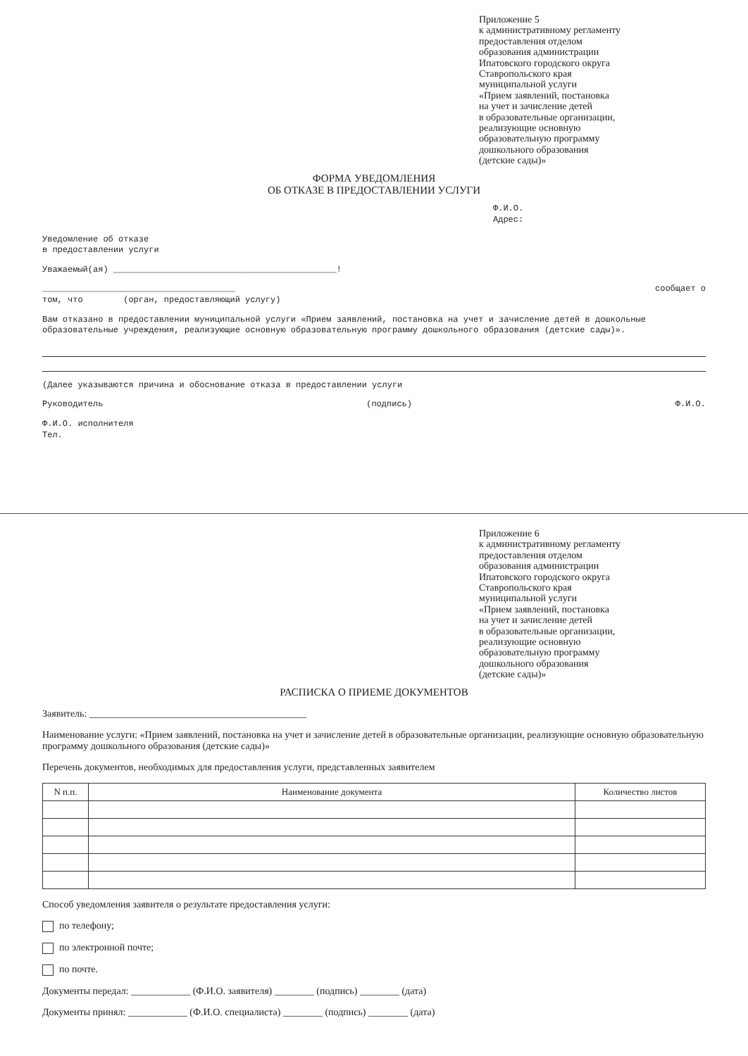Приложение 5
к административному регламенту
предоставления отделом
образования администрации
Ипатовского городского округа
Ставропольского края
муниципальной услуги
«Прием заявлений, постановка
на учет и зачисление детей
в образовательные организации,
реализующие основную
образовательную программу
дошкольного образования
(детские сады)»
ФОРМА УВЕДОМЛЕНИЯ
ОБ ОТКАЗЕ В ПРЕДОСТАВЛЕНИИ УСЛУГИ
Ф.И.О.
Адрес:
Уведомление об отказе
в предоставлении услуги
Уважаемый(ая) ____________________________________________!
______________________________________ сообщает о
том, что (орган, предоставляющий услугу)
Вам отказано в предоставлении муниципальной услуги «Прием заявлений, постановка на учет и зачисление детей в дошкольные образовательные учреждения, реализующие основную образовательную программу дошкольного образования (детские сады)».
(Далее указываются причина и обоснование отказа в предоставлении услуги
Руководитель (подпись) Ф.И.О.
Ф.И.О. исполнителя
Тел.
Приложение 6
к административному регламенту
предоставления отделом
образования администрации
Ипатовского городского округа
Ставропольского края
муниципальной услуги
«Прием заявлений, постановка
на учет и зачисление детей
в образовательные организации,
реализующие основную
образовательную программу
дошкольного образования
(детские сады)»
РАСПИСКА О ПРИЕМЕ ДОКУМЕНТОВ
Заявитель: ____________________________________________
Наименование услуги: «Прием заявлений, постановка на учет и зачисление детей в образовательные организации, реализующие основную образовательную программу дошкольного образования (детские сады)»
Перечень документов, необходимых для предоставления услуги, представленных заявителем
| N п.п. | Наименование документа | Количество листов |
| --- | --- | --- |
Способ уведомления заявителя о результате предоставления услуги:
по телефону;
по электронной почте;
по почте.
Документы передал: ____________ (Ф.И.О. заявителя) ________ (подпись) ________ (дата)
Документы принял: ____________ (Ф.И.О. специалиста) ________ (подпись) ________ (дата)